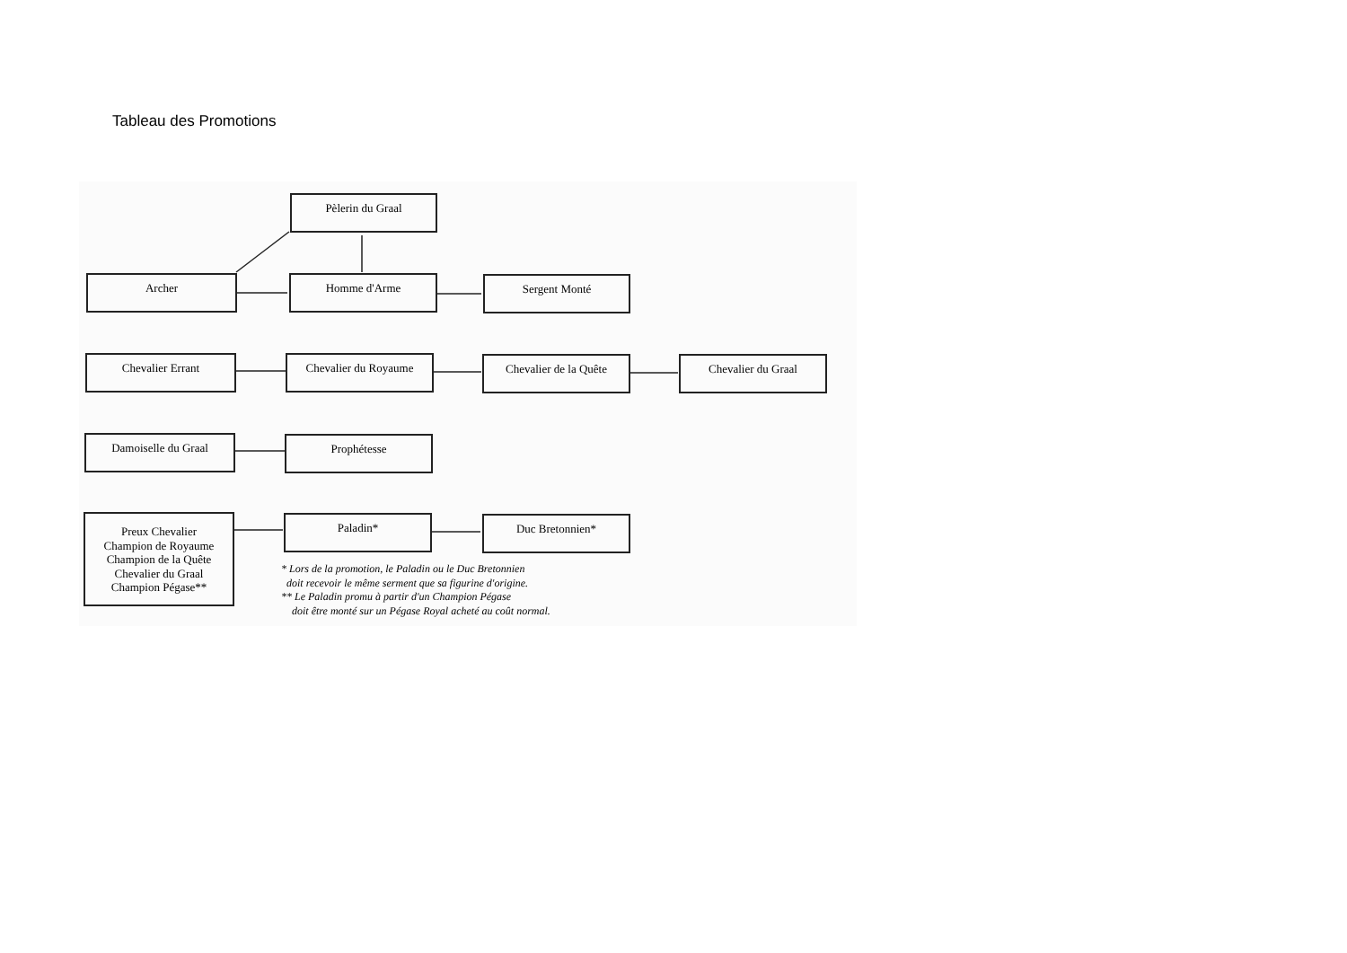Tableau des Promotions
Pèlerin du Graal
Archer Homme d'Arme Sergent Monté
Chevalier Errant Chevalier du Royaume Chevalier de la Quête Chevalier du Graal
Damoiselle du Graal Prophétesse
Preux Chevalier
Champion de Royaume
Champion de la Quête
Chevalier du Graal
Champion Pégase**
Paladin* Duc Bretonnien*
* Lors de la promotion, le Paladin ou le Duc Bretonnien
doit recevoir le même serment que sa figurine d'origine.
** Le Paladin promu à partir d'un Champion Pégase
doit être monté sur un Pégase Royal acheté au coût normal.